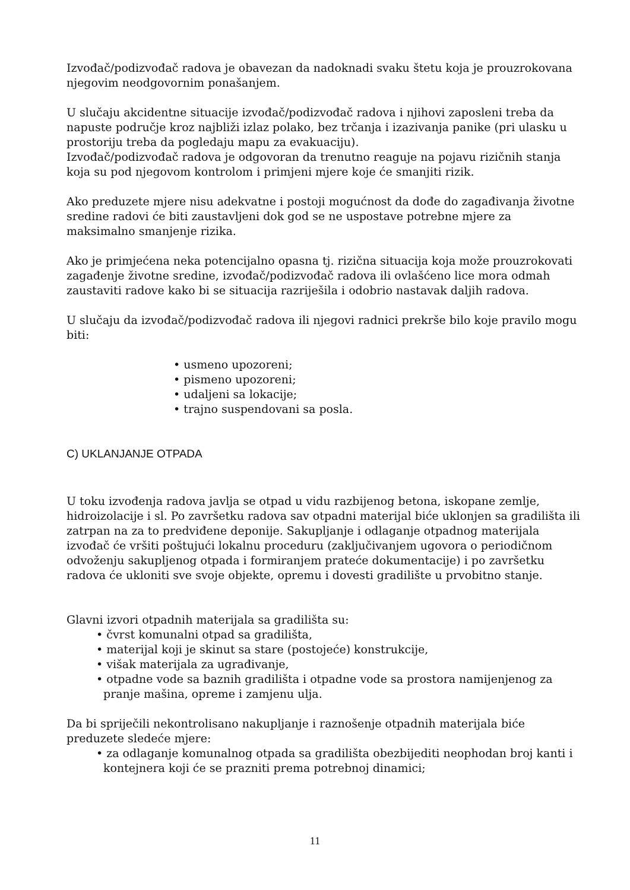Izvođač/podizvođač radova je obavezan da nadoknadi svaku štetu koja je prouzrokovana njegovim neodgovornim ponašanjem.
U slučaju akcidentne situacije izvođač/podizvođač radova i njihovi zaposleni treba da napuste područje kroz najbliži izlaz polako, bez trčanja i izazivanja panike (pri ulasku u prostoriju treba da pogledaju mapu za evakuaciju).
Izvođač/podizvođač radova je odgovoran da trenutno reaguje na pojavu rizičnih stanja koja su pod njegovom kontrolom i primjeni mjere koje će smanjiti rizik.
Ako preduzete mjere nisu adekvatne i postoji mogućnost da dođe do zagađivanja životne sredine radovi će biti zaustavljeni dok god se ne uspostave potrebne mjere za maksimalno smanjenje rizika.
Ako je primjećena neka potencijalno opasna tj. rizična situacija koja može prouzrokovati zagađenje životne sredine, izvođač/podizvođač radova ili ovlašćeno lice mora odmah zaustaviti radove kako bi se situacija razriješila i odobrio nastavak daljih radova.
U slučaju da izvođač/podizvođač radova ili njegovi radnici prekrše bilo koje pravilo mogu biti:
• usmeno upozoreni;
• pismeno upozoreni;
• udaljeni sa lokacije;
• trajno suspendovani sa posla.
C) UKLANJANJE OTPADA
U toku izvođenja radova javlja se otpad u vidu razbijenog betona, iskopane zemlje, hidroizolacije i sl. Po završetku radova sav otpadni materijal biće uklonjen sa gradilišta ili zatrpan na za to predviđene deponije. Sakupljanje i odlaganje otpadnog materijala izvođač će vršiti poštujući lokalnu proceduru (zaključivanjem ugovora o periodičnom odvoženju sakupljenog otpada i formiranjem prateće dokumentacije) i po završetku radova će ukloniti sve svoje objekte, opremu i dovesti gradilište u prvobitno stanje.
Glavni izvori otpadnih materijala sa gradilišta su:
• čvrst komunalni otpad sa gradilišta,
• materijal koji je skinut sa stare (postojeće) konstrukcije,
• višak materijala za ugrađivanje,
• otpadne vode sa baznih gradilišta i otpadne vode sa prostora namijenjenog za pranje mašina, opreme i zamjenu ulja.
Da bi spriječili nekontrolisano nakupljanje i raznošenje otpadnih materijala biće preduzete sledeće mjere:
• za odlaganje komunalnog otpada sa gradilišta obezbijediti neophodan broj kanti i kontejnera koji će se prazniti prema potrebnoj dinamici;
11